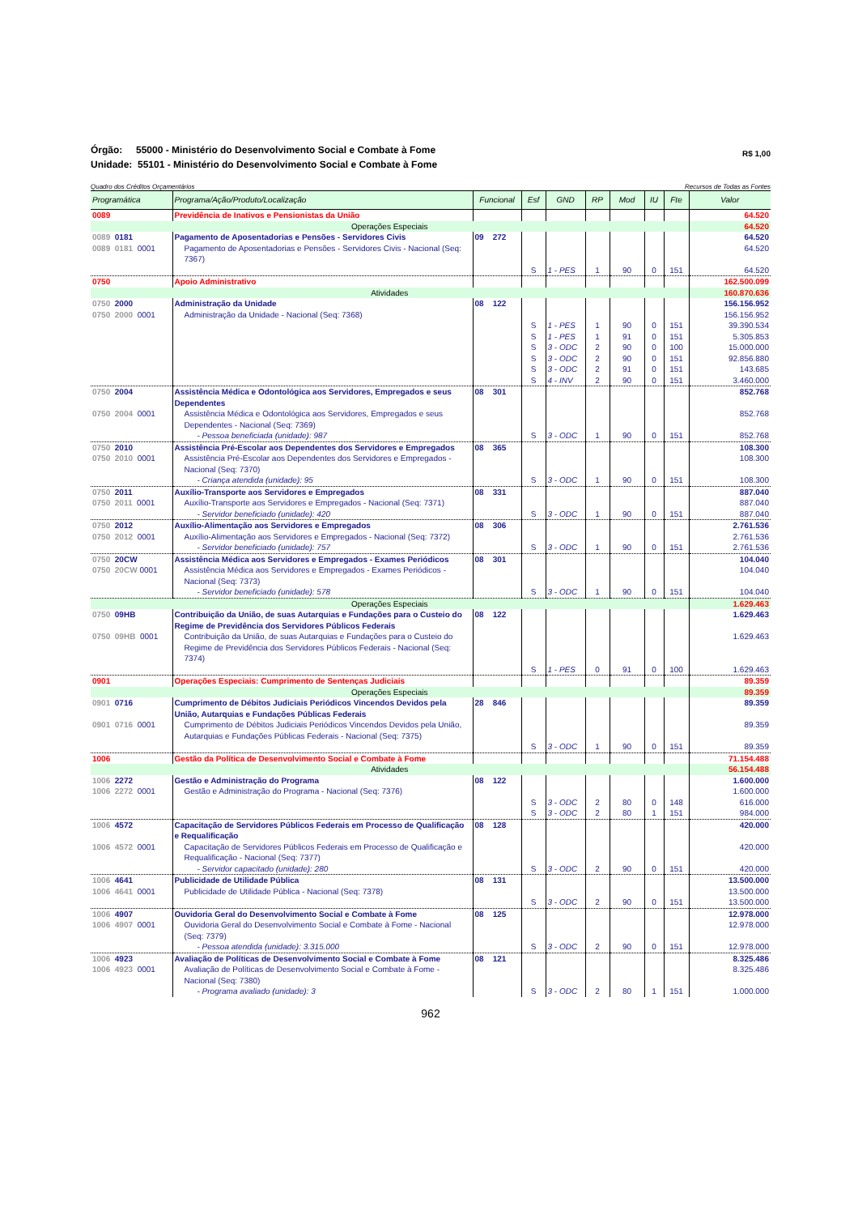Órgão: 55000 - Ministério do Desenvolvimento Social e Combate à Fome
Unidade: 55101 - Ministério do Desenvolvimento Social e Combate à Fome
R$ 1,00
Quadro dos Créditos Orçamentários Recursos de Todas as Fontes
| Programática | Programa/Ação/Produto/Localização | Funcional | Esf | GND | RP | Mod | IU | Fte | Valor |
| --- | --- | --- | --- | --- | --- | --- | --- | --- | --- |
| 0089 | Previdência de Inativos e Pensionistas da União | | | | | | | | 64.520 |
| Operações Especiais | | | | | | | | | 64.520 |
| 0089 0181 | Pagamento de Aposentadorias e Pensões - Servidores Civis | 09 272 | | | | | | | 64.520 |
| 0089 0181 0001 | Pagamento de Aposentadorias e Pensões - Servidores Civis - Nacional (Seq: 7367) | | | | | | | | 64.520 |
| | | | S | 1 - PES | 1 | 90 | 0 | 151 | 64.520 |
| 0750 | Apoio Administrativo | | | | | | | | 162.500.099 |
| Atividades | | | | | | | | | 160.870.636 |
| 0750 2000 | Administração da Unidade | 08 122 | | | | | | | 156.156.952 |
| 0750 2000 0001 | Administração da Unidade - Nacional (Seq: 7368) | | | | | | | | 156.156.952 |
| | | | S | 1 - PES | 1 | 90 | 0 | 151 | 39.390.534 |
| | | | S | 1 - PES | 1 | 91 | 0 | 151 | 5.305.853 |
| | | | S | 3 - ODC | 2 | 90 | 0 | 100 | 15.000.000 |
| | | | S | 3 - ODC | 2 | 90 | 0 | 151 | 92.856.880 |
| | | | S | 3 - ODC | 2 | 91 | 0 | 151 | 143.685 |
| | | | S | 4 - INV | 2 | 90 | 0 | 151 | 3.460.000 |
| 0750 2004 | Assistência Médica e Odontológica aos Servidores, Empregados e seus Dependentes | 08 301 | | | | | | | 852.768 |
| 0750 2004 0001 | Assistência Médica e Odontológica aos Servidores, Empregados e seus Dependentes - Nacional (Seq: 7369) | | | | | | | | 852.768 |
| | - Pessoa beneficiada (unidade): 987 | | S | 3 - ODC | 1 | 90 | 0 | 151 | 852.768 |
| 0750 2010 | Assistência Pré-Escolar aos Dependentes dos Servidores e Empregados | 08 365 | | | | | | | 108.300 |
| 0750 2010 0001 | Assistência Pré-Escolar aos Dependentes dos Servidores e Empregados - Nacional (Seq: 7370) | | | | | | | | 108.300 |
| | - Criança atendida (unidade): 95 | | S | 3 - ODC | 1 | 90 | 0 | 151 | 108.300 |
| 0750 2011 | Auxílio-Transporte aos Servidores e Empregados | 08 331 | | | | | | | 887.040 |
| 0750 2011 0001 | Auxílio-Transporte aos Servidores e Empregados - Nacional (Seq: 7371) | | | | | | | | 887.040 |
| | - Servidor beneficiado (unidade): 420 | | S | 3 - ODC | 1 | 90 | 0 | 151 | 887.040 |
| 0750 2012 | Auxílio-Alimentação aos Servidores e Empregados | 08 306 | | | | | | | 2.761.536 |
| 0750 2012 0001 | Auxílio-Alimentação aos Servidores e Empregados - Nacional (Seq: 7372) | | | | | | | | 2.761.536 |
| | - Servidor beneficiado (unidade): 757 | | S | 3 - ODC | 1 | 90 | 0 | 151 | 2.761.536 |
| 0750 20CW | Assistência Médica aos Servidores e Empregados - Exames Periódicos | 08 301 | | | | | | | 104.040 |
| 0750 20CW 0001 | Assistência Médica aos Servidores e Empregados - Exames Periódicos - Nacional (Seq: 7373) | | | | | | | | 104.040 |
| | - Servidor beneficiado (unidade): 578 | | S | 3 - ODC | 1 | 90 | 0 | 151 | 104.040 |
| Operações Especiais | | | | | | | | | 1.629.463 |
| 0750 09HB | Contribuição da União, de suas Autarquias e Fundações para o Custeio do Regime de Previdência dos Servidores Públicos Federais | 08 122 | | | | | | | 1.629.463 |
| 0750 09HB 0001 | Contribuição da União, de suas Autarquias e Fundações para o Custeio do Regime de Previdência dos Servidores Públicos Federais - Nacional (Seq: 7374) | | | | | | | | 1.629.463 |
| | | | S | 1 - PES | 0 | 91 | 0 | 100 | 1.629.463 |
| 0901 | Operações Especiais: Cumprimento de Sentenças Judiciais | | | | | | | | 89.359 |
| Operações Especiais | | | | | | | | | 89.359 |
| 0901 0716 | Cumprimento de Débitos Judiciais Periódicos Vincendos Devidos pela União, Autarquias e Fundações Públicas Federais | 28 846 | | | | | | | 89.359 |
| 0901 0716 0001 | Cumprimento de Débitos Judiciais Periódicos Vincendos Devidos pela União, Autarquias e Fundações Públicas Federais - Nacional (Seq: 7375) | | | | | | | | 89.359 |
| | | | S | 3 - ODC | 1 | 90 | 0 | 151 | 89.359 |
| 1006 | Gestão da Política de Desenvolvimento Social e Combate à Fome | | | | | | | | 71.154.488 |
| Atividades | | | | | | | | | 56.154.488 |
| 1006 2272 | Gestão e Administração do Programa | 08 122 | | | | | | | 1.600.000 |
| 1006 2272 0001 | Gestão e Administração do Programa - Nacional (Seq: 7376) | | | | | | | | 1.600.000 |
| | | | S | 3 - ODC | 2 | 80 | 0 | 148 | 616.000 |
| | | | S | 3 - ODC | 2 | 80 | 1 | 151 | 984.000 |
| 1006 4572 | Capacitação de Servidores Públicos Federais em Processo de Qualificação e Requalificação | 08 128 | | | | | | | 420.000 |
| 1006 4572 0001 | Capacitação de Servidores Públicos Federais em Processo de Qualificação e Requalificação - Nacional (Seq: 7377) | | | | | | | | 420.000 |
| | - Servidor capacitado (unidade): 280 | | S | 3 - ODC | 2 | 90 | 0 | 151 | 420.000 |
| 1006 4641 | Publicidade de Utilidade Pública | 08 131 | | | | | | | 13.500.000 |
| 1006 4641 0001 | Publicidade de Utilidade Pública - Nacional (Seq: 7378) | | | | | | | | 13.500.000 |
| | | | S | 3 - ODC | 2 | 90 | 0 | 151 | 13.500.000 |
| 1006 4907 | Ouvidoria Geral do Desenvolvimento Social e Combate à Fome | 08 125 | | | | | | | 12.978.000 |
| 1006 4907 0001 | Ouvidoria Geral do Desenvolvimento Social e Combate à Fome - Nacional (Seq: 7379) | | | | | | | | 12.978.000 |
| | - Pessoa atendida (unidade): 3.315.000 | | S | 3 - ODC | 2 | 90 | 0 | 151 | 12.978.000 |
| 1006 4923 | Avaliação de Políticas de Desenvolvimento Social e Combate à Fome | 08 121 | | | | | | | 8.325.486 |
| 1006 4923 0001 | Avaliação de Políticas de Desenvolvimento Social e Combate à Fome - Nacional (Seq: 7380) | | | | | | | | 8.325.486 |
| | - Programa avaliado (unidade): 3 | | S | 3 - ODC | 2 | 80 | 1 | 151 | 1.000.000 |
962